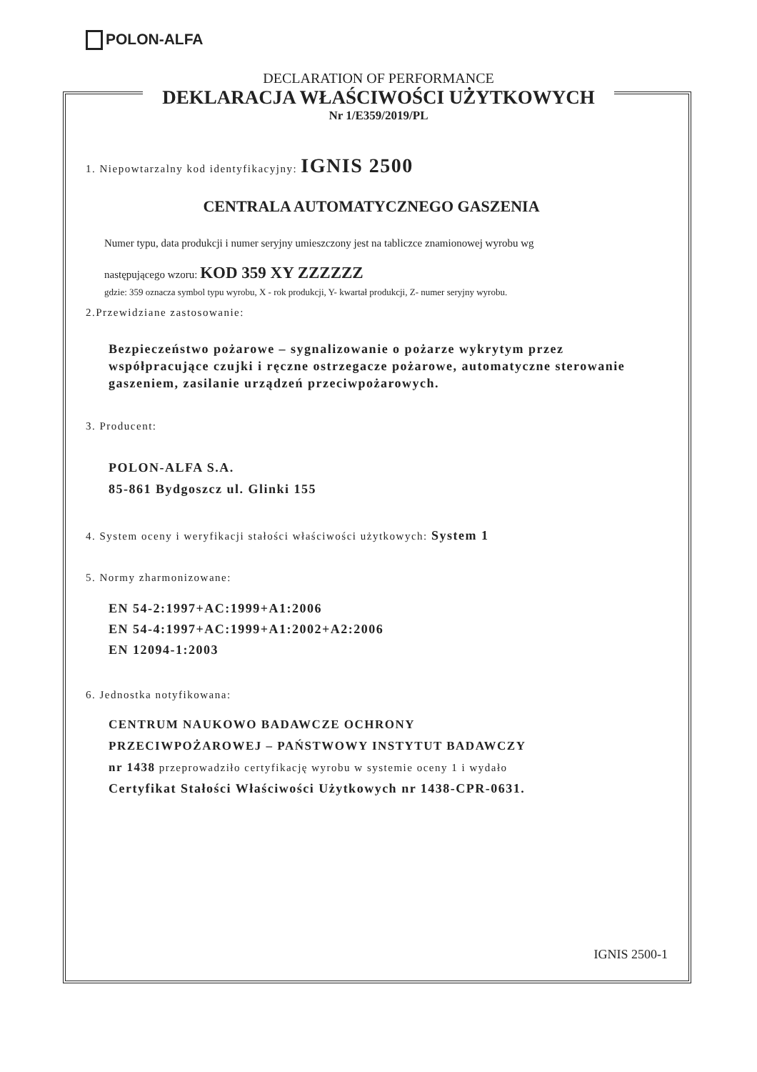POLON-ALFA
DECLARATION OF PERFORMANCE
DEKLARACJA WŁAŚCIWOŚCI UŻYTKOWYCH
Nr 1/E359/2019/PL
1. Niepowtarzalny kod identyfikacyjny: IGNIS 2500
CENTRALA AUTOMATYCZNEGO GASZENIA
Numer typu, data produkcji i numer seryjny umieszczony jest na tabliczce znamionowej wyrobu wg
następującego wzoru: KOD 359 XY ZZZZZZ
gdzie: 359 oznacza symbol typu wyrobu, X - rok produkcji, Y- kwartał produkcji, Z- numer seryjny wyrobu.
2.Przewidziane zastosowanie:
Bezpieczeństwo pożarowe – sygnalizowanie o pożarze wykrytym przez współpracujące czujki i ręczne ostrzegacze pożarowe, automatyczne sterowanie gaszeniem, zasilanie urządzeń przeciwpożarowych.
3. Producent:
POLON-ALFA S.A.
85-861 Bydgoszcz ul. Glinki 155
4. System oceny i weryfikacji stałości właściwości użytkowych: System 1
5. Normy zharmonizowane:
EN 54-2:1997+AC:1999+A1:2006
EN 54-4:1997+AC:1999+A1:2002+A2:2006
EN 12094-1:2003
6. Jednostka notyfikowana:
CENTRUM NAUKOWO BADAWCZE OCHRONY
PRZECIWPOŻAROWEJ – PAŃSTWOWY INSTYTUT BADAWCZY
nr 1438 przeprowadziło certyfikację wyrobu w systemie oceny 1 i wydało
Certyfikat Stałości Właściwości Użytkowych nr 1438-CPR-0631.
IGNIS 2500-1